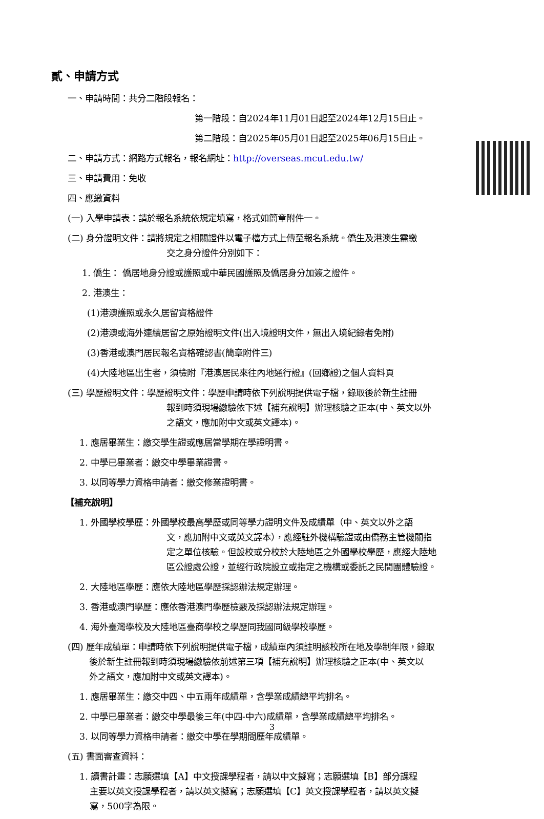貳、申請方式
一、申請時間：共分二階段報名：
第一階段：自2024年11月01日起至2024年12月15日止。
第二階段：自2025年05月01日起至2025年06月15日止。
二、申請方式：網路方式報名，報名網址：http://overseas.mcut.edu.tw/
三、申請費用：免收
四、應繳資料
(一) 入學申請表：請於報名系統依規定填寫，格式如簡章附件一。
(二) 身分證明文件：請將規定之相關證件以電子檔方式上傳至報名系統。僑生及港澳生需繳
交之身分證件分別如下：
1. 僑生： 僑居地身分證或護照或中華民國護照及僑居身分加簽之證件。
2. 港澳生：
(1)港澳護照或永久居留資格證件
(2)港澳或海外連續居留之原始證明文件(出入境證明文件，無出入境紀錄者免附)
(3)香港或澳門居民報名資格確認書(簡章附件三)
(4)大陸地區出生者，須檢附『港澳居民來往內地通行證』(回鄉證)之個人資料頁
(三) 學歷證明文件：學歷證明文件：學歷申請時依下列說明提供電子檔，錄取後於新生註冊
報到時須現場繳驗依下述【補充說明】辦理核驗之正本(中、英文以外
之語文，應加附中文或英文譯本)。
1. 應居畢業生：繳交學生證或應居當學期在學證明書。
2. 中學已畢業者：繳交中學畢業證書。
3. 以同等學力資格申請者：繳交修業證明書。
【補充說明】
1. 外國學校學歷：外國學校最高學歷或同等學力證明文件及成績單（中、英文以外之語
文，應加附中文或英文譯本），應經駐外機構驗證或由僑務主管機關指
定之單位核驗。但設校或分校於大陸地區之外國學校學歷，應經大陸地
區公證處公證，並經行政院設立或指定之機構或委託之民間團體驗證。
2. 大陸地區學歷：應依大陸地區學歷採認辦法規定辦理。
3. 香港或澳門學歷：應依香港澳門學歷檢覈及採認辦法規定辦理。
4. 海外臺灣學校及大陸地區臺商學校之學歷同我國同級學校學歷。
(四) 歷年成績單：申請時依下列說明提供電子檔，成績單內須註明該校所在地及學制年限，錄取
後於新生註冊報到時須現場繳驗依前述第三項【補充說明】辦理核驗之正本(中、英文以
外之語文，應加附中文或英文譯本)。
1. 應居畢業生：繳交中四、中五兩年成績單，含學業成績總平均排名。
2. 中學已畢業者：繳交中學最後三年(中四-中六)成績單，含學業成績總平均排名。
3. 以同等學力資格申請者：繳交中學在學期間歷年成績單。
(五) 書面審查資料：
1. 讀書計畫：志願選填【A】中文授課學程者，請以中文擬寫；志願選填【B】部分課程
主要以英文授課學程者，請以英文擬寫；志願選填【C】英文授課學程者，請以英文擬
寫，500字為限。
3